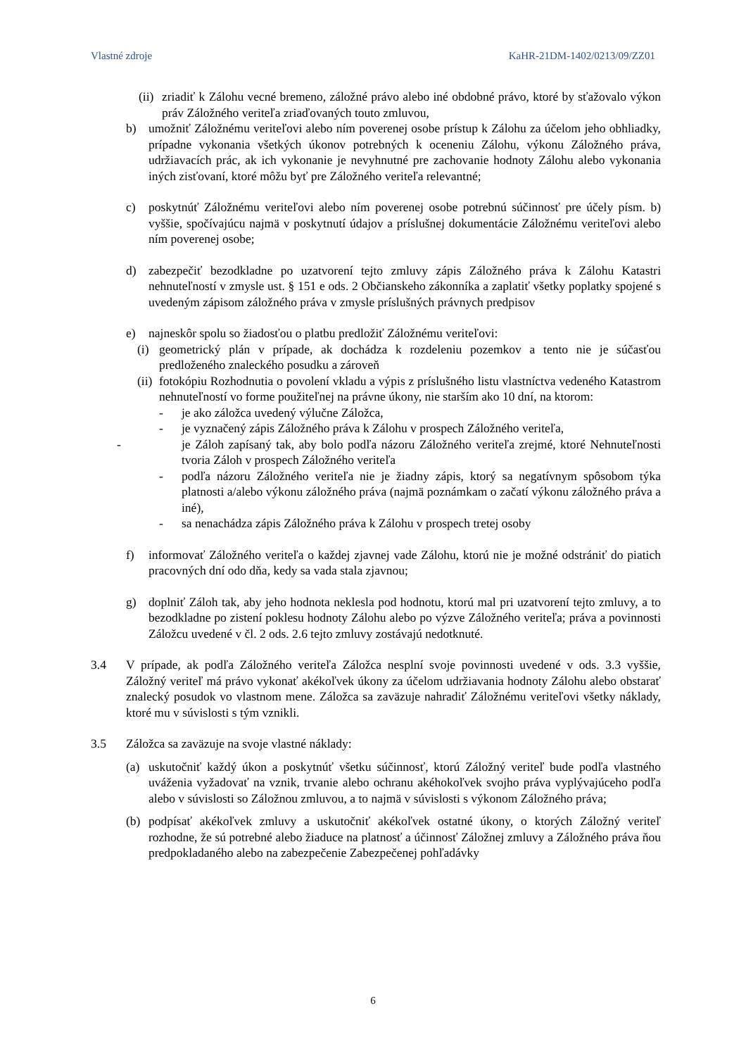Vlastné zdroje KaHR-21DM-1402/0213/09/ZZ01
(ii) zriadiť k Zálohu vecné bremeno, záložné právo alebo iné obdobné právo, ktoré by sťažovalo výkon práv Záložného veriteľa zriaďovaných touto zmluvou,
b) umožniť Záložnému veriteľovi alebo ním poverenej osobe prístup k Zálohu za účelom jeho obhliadky, prípadne vykonania všetkých úkonov potrebných k oceneniu Zálohu, výkonu Záložného práva, udržiavacích prác, ak ich vykonanie je nevyhnutné pre zachovanie hodnoty Zálohu alebo vykonania iných zisťovaní, ktoré môžu byť pre Záložného veriteľa relevantné;
c) poskytnúť Záložnému veriteľovi alebo ním poverenej osobe potrebnú súčinnosť pre účely písm. b) vyššie, spočívajúcu najmä v poskytnutí údajov a príslušnej dokumentácie Záložnému veriteľovi alebo ním poverenej osobe;
d) zabezpečiť bezodkladne po uzatvorení tejto zmluvy zápis Záložného práva k Zálohu Katastri nehnuteľností v zmysle ust. § 151 e ods. 2 Občianskeho zákonníka a zaplatiť všetky poplatky spojené s uvedeným zápisom záložného práva v zmysle príslušných právnych predpisov
e) najneskôr spolu so žiadosťou o platbu predložiť Záložnému veriteľovi:
(i) geometrický plán v prípade, ak dochádza k rozdeleniu pozemkov a tento nie je súčasťou predloženého znaleckého posudku a zároveň
(ii) fotokópiu Rozhodnutia o povolení vkladu a výpis z príslušného listu vlastníctva vedeného Katastrom nehnuteľností vo forme použiteľnej na právne úkony, nie starším ako 10 dní, na ktorom:
- je ako záložca uvedený výlučne Záložca,
- je vyznačený zápis Záložného práva k Zálohu v prospech Záložného veriteľa,
- je Záloh zapísaný tak, aby bolo podľa názoru Záložného veriteľa zrejmé, ktoré Nehnuteľnosti tvoria Záloh v prospech Záložného veriteľa
- podľa názoru Záložného veriteľa nie je žiadny zápis, ktorý sa negatívnym spôsobom týka platnosti a/alebo výkonu záložného práva (najmä poznámkam o začatí výkonu záložného práva a iné),
- sa nenachádza zápis Záložného práva k Zálohu v prospech tretej osoby
f) informovať Záložného veriteľa o každej zjavnej vade Zálohu, ktorú nie je možné odstrániť do piatich pracovných dní odo dňa, kedy sa vada stala zjavnou;
g) doplniť Záloh tak, aby jeho hodnota neklesla pod hodnotu, ktorú mal pri uzatvorení tejto zmluvy, a to bezodkladne po zistení poklesu hodnoty Zálohu alebo po výzve Záložného veriteľa; práva a povinnosti Záložcu uvedené v čl. 2 ods. 2.6 tejto zmluvy zostávajú nedotknuté.
3.4 V prípade, ak podľa Záložného veriteľa Záložca nesplní svoje povinnosti uvedené v ods. 3.3 vyššie, Záložný veriteľ má právo vykonať akékoľvek úkony za účelom udržiavania hodnoty Zálohu alebo obstarať znalecký posudok vo vlastnom mene. Záložca sa zaväzuje nahradiť Záložnému veriteľovi všetky náklady, ktoré mu v súvislosti s tým vznikli.
3.5 Záložca sa zaväzuje na svoje vlastné náklady:
(a) uskutočniť každý úkon a poskytnúť všetku súčinnosť, ktorú Záložný veriteľ bude podľa vlastného uváženia vyžadovať na vznik, trvanie alebo ochranu akéhokoľvek svojho práva vyplývajúceho podľa alebo v súvislosti so Záložnou zmluvou, a to najmä v súvislosti s výkonom Záložného práva;
(b) podpísať akékoľvek zmluvy a uskutočniť akékoľvek ostatné úkony, o ktorých Záložný veriteľ rozhodne, že sú potrebné alebo žiaduce na platnosť a účinnosť Záložnej zmluvy a Záložného práva ňou predpokladaného alebo na zabezpečenie Zabezpečenej pohľadávky
6